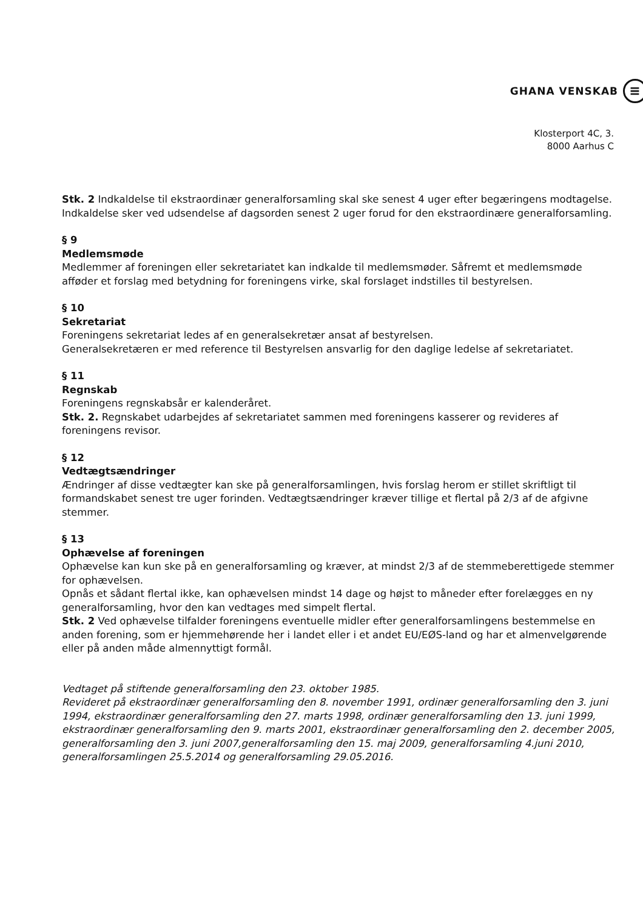GHANA VENSKAB ≡
Klosterport 4C, 3.
8000 Aarhus C
Stk. 2 Indkaldelse til ekstraordinær generalforsamling skal ske senest 4 uger efter begæringens modtagelse. Indkaldelse sker ved udsendelse af dagsorden senest 2 uger forud for den ekstraordinære generalforsamling.
§ 9
Medlemsmøde
Medlemmer af foreningen eller sekretariatet kan indkalde til medlemsmøder. Såfremt et medlemsmøde afføder et forslag med betydning for foreningens virke, skal forslaget indstilles til bestyrelsen.
§ 10
Sekretariat
Foreningens sekretariat ledes af en generalsekretær ansat af bestyrelsen.
Generalsekretæren er med reference til Bestyrelsen ansvarlig for den daglige ledelse af sekretariatet.
§ 11
Regnskab
Foreningens regnskabsår er kalenderåret.
Stk. 2. Regnskabet udarbejdes af sekretariatet sammen med foreningens kasserer og revideres af foreningens revisor.
§ 12
Vedtægtsændringer
Ændringer af disse vedtægter kan ske på generalforsamlingen, hvis forslag herom er stillet skriftligt til formandskabet senest tre uger forinden. Vedtægtsændringer kræver tillige et flertal på 2/3 af de afgivne stemmer.
§ 13
Ophævelse af foreningen
Ophævelse kan kun ske på en generalforsamling og kræver, at mindst 2/3 af de stemmeberettigede stemmer for ophævelsen.
Opnås et sådant flertal ikke, kan ophævelsen mindst 14 dage og højst to måneder efter forelægges en ny generalforsamling, hvor den kan vedtages med simpelt flertal.
Stk. 2 Ved ophævelse tilfalder foreningens eventuelle midler efter generalforsamlingens bestemmelse en anden forening, som er hjemmehørende her i landet eller i et andet EU/EØS-land og har et almenvelgørende eller på anden måde almennyttigt formål.
Vedtaget på stiftende generalforsamling den 23. oktober 1985.
Revideret på ekstraordinær generalforsamling den 8. november 1991, ordinær generalforsamling den 3. juni 1994, ekstraordinær generalforsamling den 27. marts 1998, ordinær generalforsamling den 13. juni 1999, ekstraordinær generalforsamling den 9. marts 2001, ekstraordinær generalforsamling den 2. december 2005, generalforsamling den 3. juni 2007,generalforsamling den 15. maj 2009, generalforsamling 4.juni 2010, generalforsamlingen 25.5.2014 og generalforsamling 29.05.2016.